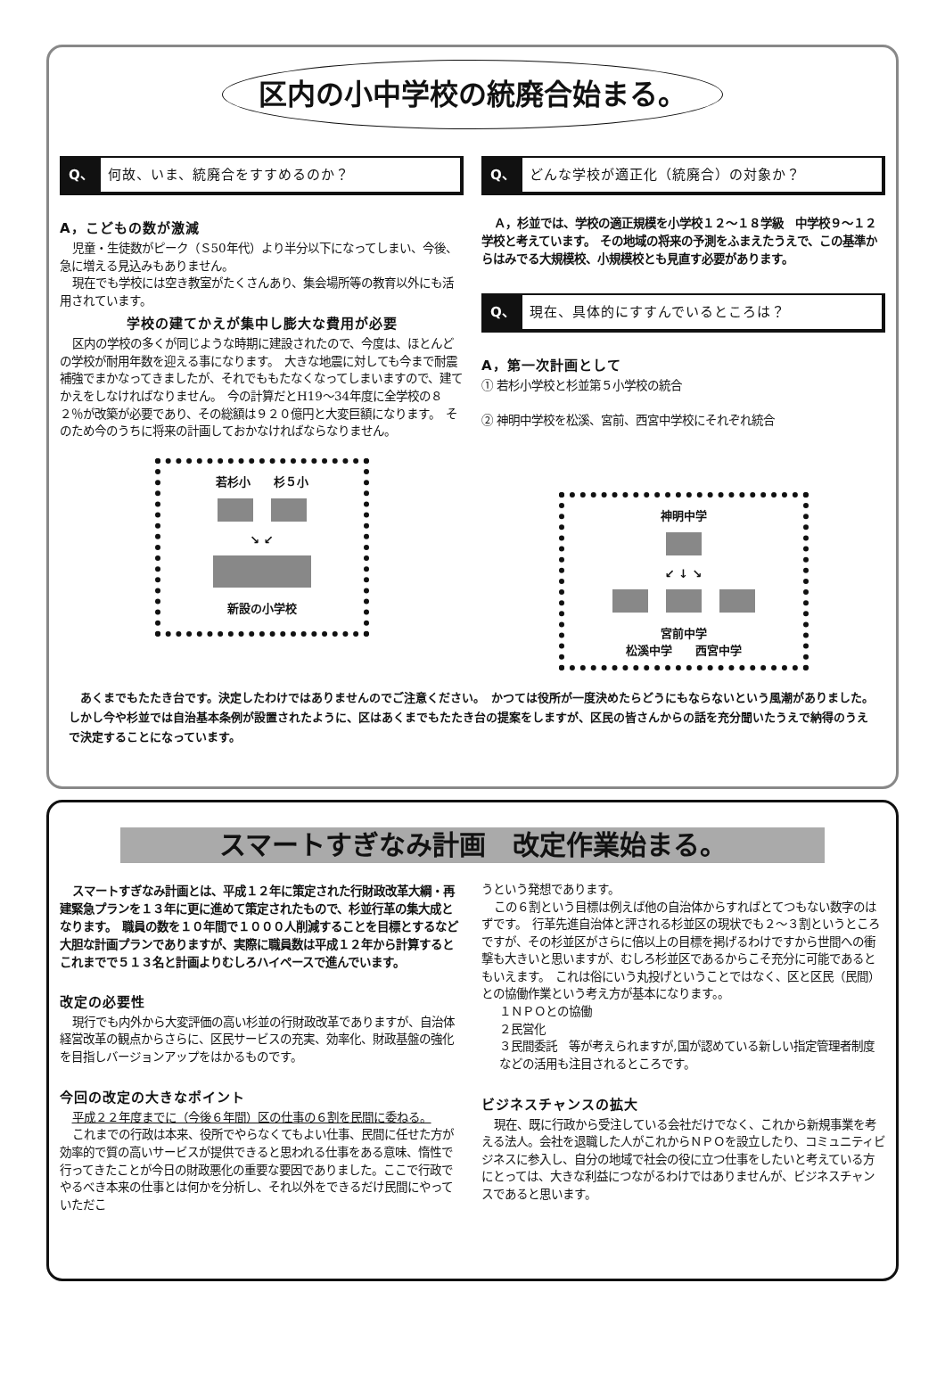区内の小中学校の統廃合始まる。
Q、 何故、いま、統廃合をすすめるのか？
A，こどもの数が激減
児童・生徒数がピーク（Ｓ50年代）より半分以下になってしまい、今後、急に増える見込みもありません。
現在でも学校には空き教室がたくさんあり、集会場所等の教育以外にも活用されています。
学校の建てかえが集中し膨大な費用が必要
区内の学校の多くが同じような時期に建設されたので、今度は、ほとんどの学校が耐用年数を迎える事になります。　大きな地震に対しても今まで耐震補強でまかなってきましたが、それでももたなくなってしまいますので、建てかえをしなければなりません。　今の計算だとH19～34年度に全学校の８２％が改築が必要であり、その総額は９２０億円と大変巨額になります。　そのため今のうちに将来の計画しておかなければならなりません。
若杉小　　杉５小
↘ ↙
新設の小学校
Q、 どんな学校が適正化（統廃合）の対象か？
Ａ，杉並では、学校の適正規模を小学校１２～１８学級　中学校９～１２学校と考えています。 その地域の将来の予測をふまえたうえで、この基準からはみでる大規模校、小規模校とも見直す必要があります。
Q、 現在、具体的にすすんでいるところは？
A，第一次計画として
① 若杉小学校と杉並第５小学校の統合
② 神明中学校を松溪、宮前、西宮中学校にそれぞれ統合
神明中学
↙ ↓ ↘
宮前中学
松溪中学　　西宮中学
　あくまでもたたき台です。決定したわけではありませんのでご注意ください。　かつては役所が一度決めたらどうにもならないという風潮がありました。しかし今や杉並では自治基本条例が設置されたように、区はあくまでもたたき台の提案をしますが、区民の皆さんからの話を充分聞いたうえで納得のうえで決定することになっています。
スマートすぎなみ計画　改定作業始まる。
スマートすぎなみ計画とは、平成１２年に策定された行財政改革大綱・再建緊急プランを１３年に更に進めて策定されたもので、杉並行革の集大成となります。　職員の数を１０年間で１０００人削減することを目標とするなど大胆な計画プランでありますが、実際に職員数は平成１２年から計算するとこれまでで５１３名と計画よりむしろハイペースで進んでいます。
改定の必要性
現行でも内外から大変評価の高い杉並の行財政改革でありますが、自治体経営改革の観点からさらに、区民サービスの充実、効率化、財政基盤の強化を目指しバージョンアップをはかるものです。
今回の改定の大きなポイント
平成２２年度までに（今後６年間）区の仕事の６割を民間に委ねる。
これまでの行政は本来、役所でやらなくてもよい仕事、民間に任せた方が効率的で質の高いサービスが提供できると思われる仕事をある意味、惰性で行ってきたことが今日の財政悪化の重要な要因でありました。ここで行政でやるべき本来の仕事とは何かを分析し、それ以外をできるだけ民間にやっていただこ
うという発想であります。
この６割という目標は例えば他の自治体からすればとてつもない数字のはずです。　行革先進自治体と評される杉並区の現状でも２～３割というところですが、その杉並区がさらに倍以上の目標を掲げるわけですから世間への衝撃も大きいと思いますが、むしろ杉並区であるからこそ充分に可能であるともいえます。　これは俗にいう丸投げということではなく、区と区民（民間）との協働作業という考え方が基本になります。。
１ＮＰＯとの協働
２民営化
３民間委託　等が考えられますが,国が認めている新しい指定管理者制度などの活用も注目されるところです。
ビジネスチャンスの拡大
現在、既に行政から受注している会社だけでなく、これから新規事業を考える法人。会社を退職した人がこれからＮＰＯを設立したり、コミュニティビジネスに参入し、自分の地域で社会の役に立つ仕事をしたいと考えている方にとっては、大きな利益につながるわけではありませんが、ビジネスチャンスであると思います。